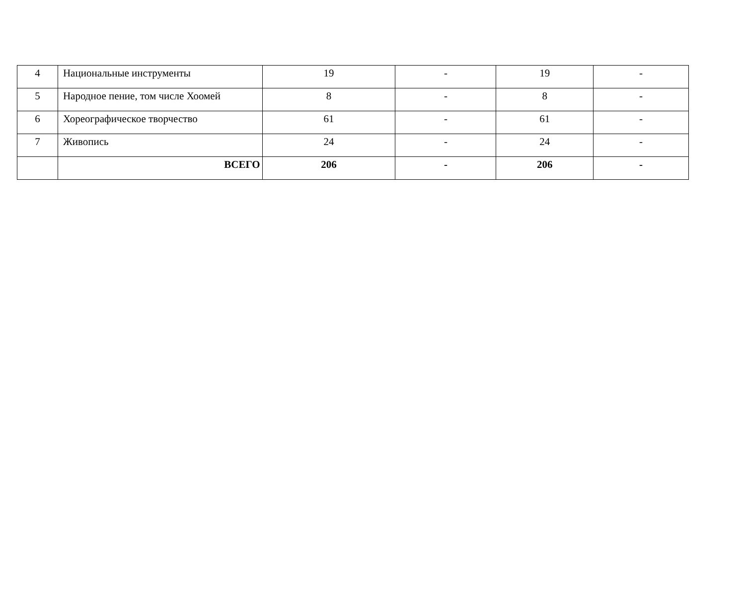| 4 | Национальные инструменты | 19 | - | 19 | - |
| 5 | Народное пение, том числе Хоомей | 8 | - | 8 | - |
| 6 | Хореографическое творчество | 61 | - | 61 | - |
| 7 | Живопись | 24 | - | 24 | - |
| | ВСЕГО | 206 | - | 206 | - |